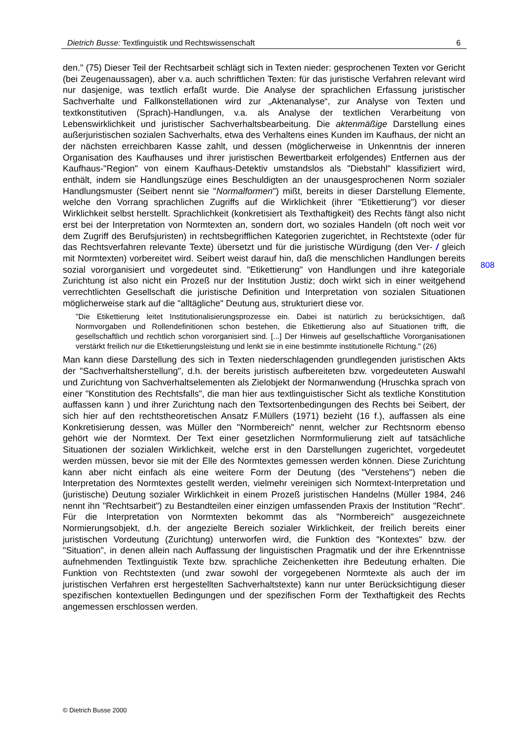Dietrich Busse: Textlinguistik und Rechtswissenschaft 6
808
den." (75) Dieser Teil der Rechtsarbeit schlägt sich in Texten nieder: gesprochenen Texten vor Gericht (bei Zeugenaussagen), aber v.a. auch schriftlichen Texten: für das juristische Verfahren relevant wird nur dasjenige, was textlich erfaßt wurde. Die Analyse der sprachlichen Erfassung juristischer Sachverhalte und Fallkonstellationen wird zur „Aktenanalyse“, zur Analyse von Texten und textkonstitutiven (Sprach)-Handlungen, v.a. als Analyse der textlichen Verarbeitung von Lebenswirklichkeit und juristischer Sachverhaltsbearbeitung. Die aktenmäßige Darstellung eines außerjuristischen sozialen Sachverhalts, etwa des Verhaltens eines Kunden im Kaufhaus, der nicht an der nächsten erreichbaren Kasse zahlt, und dessen (möglicherweise in Unkenntnis der inneren Organisation des Kaufhauses und ihrer juristischen Bewertbarkeit erfolgendes) Entfernen aus der Kaufhaus-"Region" von einem Kaufhaus-Detektiv umstandslos als "Diebstahl" klassifiziert wird, enthält, indem sie Handlungszüge eines Beschuldigten an der unausgesprochenen Norm sozialer Handlungsmuster (Seibert nennt sie "Normalformen") mißt, bereits in dieser Darstellung Elemente, welche den Vorrang sprachlichen Zugriffs auf die Wirklichkeit (ihrer "Etikettierung") vor dieser Wirklichkeit selbst herstellt. Sprachlichkeit (konkretisiert als Texthaftigkeit) des Rechts fängt also nicht erst bei der Interpretation von Normtexten an, sondern dort, wo soziales Handeln (oft noch weit vor dem Zugriff des Berufsjuristen) in rechtsbegrifflichen Kategorien zugerichtet, in Rechtstexte (oder für das Rechtsverfahren relevante Texte) übersetzt und für die juristische Würdigung (den Ver- / gleich mit Normtexten) vorbereitet wird. Seibert weist darauf hin, daß die menschlichen Handlungen bereits sozial vororganisiert und vorgedeutet sind. "Etikettierung" von Handlungen und ihre kategoriale Zurichtung ist also nicht ein Prozeß nur der Institution Justiz; doch wirkt sich in einer weitgehend verrechtlichten Gesellschaft die juristische Definition und Interpretation von sozialen Situationen möglicherweise stark auf die "alltägliche" Deutung aus, strukturiert diese vor.
"Die Etikettierung leitet Institutionalisierungsprozesse ein. Dabei ist natürlich zu berücksichtigen, daß Normvorgaben und Rollendefinitionen schon bestehen, die Etikettierung also auf Situationen trifft, die gesellschaftlich und rechtlich schon vororganisiert sind. [...] Der Hinweis auf gesellschaftliche Vororganisationen verstärkt freilich nur die Etikettierungsleistung und lenkt sie in eine bestimmte institutionelle Richtung." (26)
Man kann diese Darstellung des sich in Texten niederschlagenden grundlegenden juristischen Akts der "Sachverhaltsherstellung", d.h. der bereits juristisch aufbereiteten bzw. vorgedeuteten Auswahl und Zurichtung von Sachverhaltselementen als Zielobjekt der Normanwendung (Hruschka sprach von einer "Konstitution des Rechtsfalls", die man hier aus textlinguistischer Sicht als textliche Konstitution auffassen kann ) und ihrer Zurichtung nach den Textsortenbedingungen des Rechts bei Seibert, der sich hier auf den rechtstheoretischen Ansatz F.Müllers (1971) bezieht (16 f.), auffassen als eine Konkretisierung dessen, was Müller den "Normbereich" nennt, welcher zur Rechtsnorm ebenso gehört wie der Normtext. Der Text einer gesetzlichen Normformulierung zielt auf tatsächliche Situationen der sozialen Wirklichkeit, welche erst in den Darstellungen zugerichtet, vorgedeutet werden müssen, bevor sie mit der Elle des Normtextes gemessen werden können. Diese Zurichtung kann aber nicht einfach als eine weitere Form der Deutung (des "Verstehens") neben die Interpretation des Normtextes gestellt werden, vielmehr vereinigen sich Normtext-Interpretation und (juristische) Deutung sozialer Wirklichkeit in einem Prozeß juristischen Handelns (Müller 1984, 246 nennt ihn "Rechtsarbeit") zu Bestandteilen einer einzigen umfassenden Praxis der Institution "Recht". Für die Interpretation von Normtexten bekommt das als "Normbereich" ausgezeichnete Normierungsobjekt, d.h. der angezielte Bereich sozialer Wirklichkeit, der freilich bereits einer juristischen Vordeutung (Zurichtung) unterworfen wird, die Funktion des "Kontextes" bzw. der "Situation", in denen allein nach Auffassung der linguistischen Pragmatik und der ihre Erkenntnisse aufnehmenden Textlinguistik Texte bzw. sprachliche Zeichenketten ihre Bedeutung erhalten. Die Funktion von Rechtstexten (und zwar sowohl der vorgegebenen Normtexte als auch der im juristischen Verfahren erst hergestellten Sachverhaltstexte) kann nur unter Berücksichtigung dieser spezifischen kontextuellen Bedingungen und der spezifischen Form der Texthaftigkeit des Rechts angemessen erschlossen werden.
© Dietrich Busse 2000